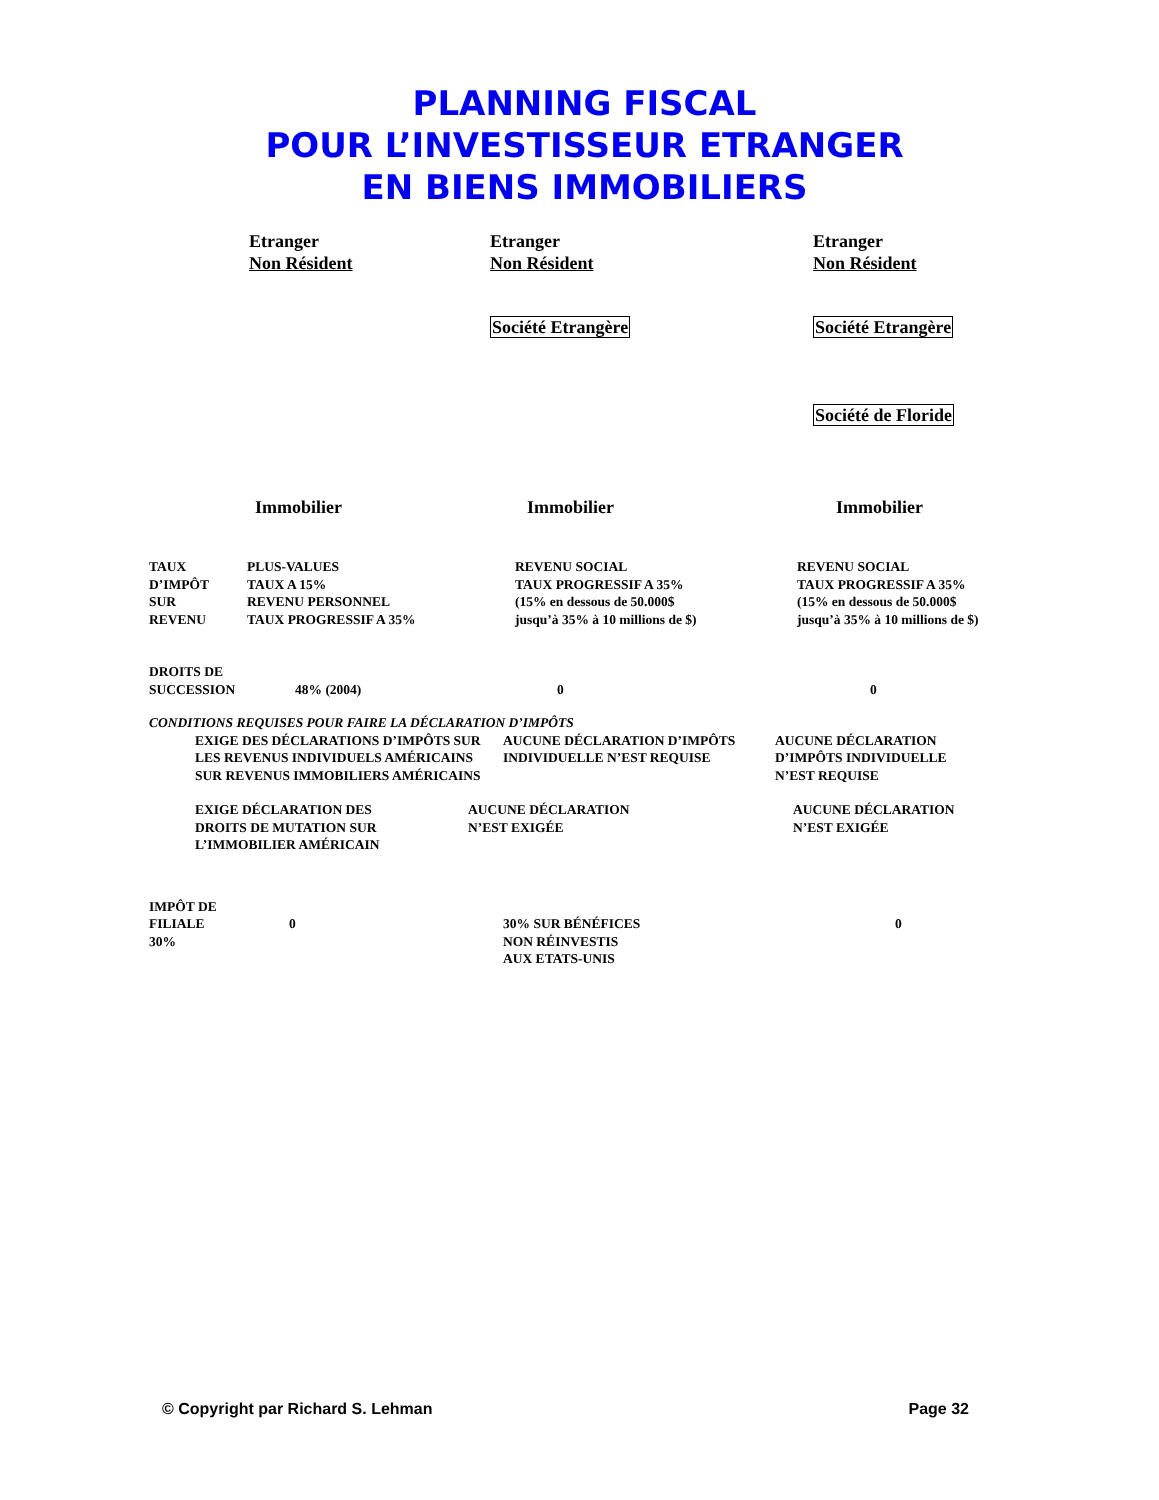PLANNING FISCAL
POUR L’INVESTISSEUR ETRANGER
EN BIENS IMMOBILIERS
Etranger
Non Résident
Etranger
Non Résident
Etranger
Non Résident
Société Etrangère Société Etrangère
Société de Floride
Immobilier Immobilier Immobilier
TAUX
D’IMPÔT
SUR
REVENU
PLUS-VALUES
TAUX A 15%
REVENU PERSONNEL
TAUX PROGRESSIF A 35%
REVENU SOCIAL
TAUX PROGRESSIF A 35%
(15% en dessous de 50.000$
jusqu’à 35% à 10 millions de $)
REVENU SOCIAL
TAUX PROGRESSIF A 35%
(15% en dessous de 50.000$
jusqu’à 35% à 10 millions de $)
DROITS DE
SUCCESSION
48% (2004)
0
0
CONDITIONS REQUISES POUR FAIRE LA DÉCLARATION D’IMPÔTS
EXIGE DES DÉCLARATIONS D’IMPÔTS SUR LES REVENUS INDIVIDUELS AMÉRICAINS SUR REVENUS IMMOBILIERS AMÉRICAINS
AUCUNE DÉCLARATION D’IMPÔTS INDIVIDUELLE N’EST REQUISE
AUCUNE DÉCLARATION
D’IMPÔTS INDIVIDUELLE
N’EST REQUISE
EXIGE DÉCLARATION DES
DROITS DE MUTATION SUR
L’IMMOBILIER AMÉRICAIN
AUCUNE DÉCLARATION
N’EST EXIGÉE
AUCUNE DÉCLARATION
N’EST EXIGÉE
IMPÔT DE
FILIALE
30%
0
30% SUR BÉNÉFICES
NON RÉINVESTIS
AUX ETATS-UNIS
0
© Copyright par Richard S. Lehman Page 32